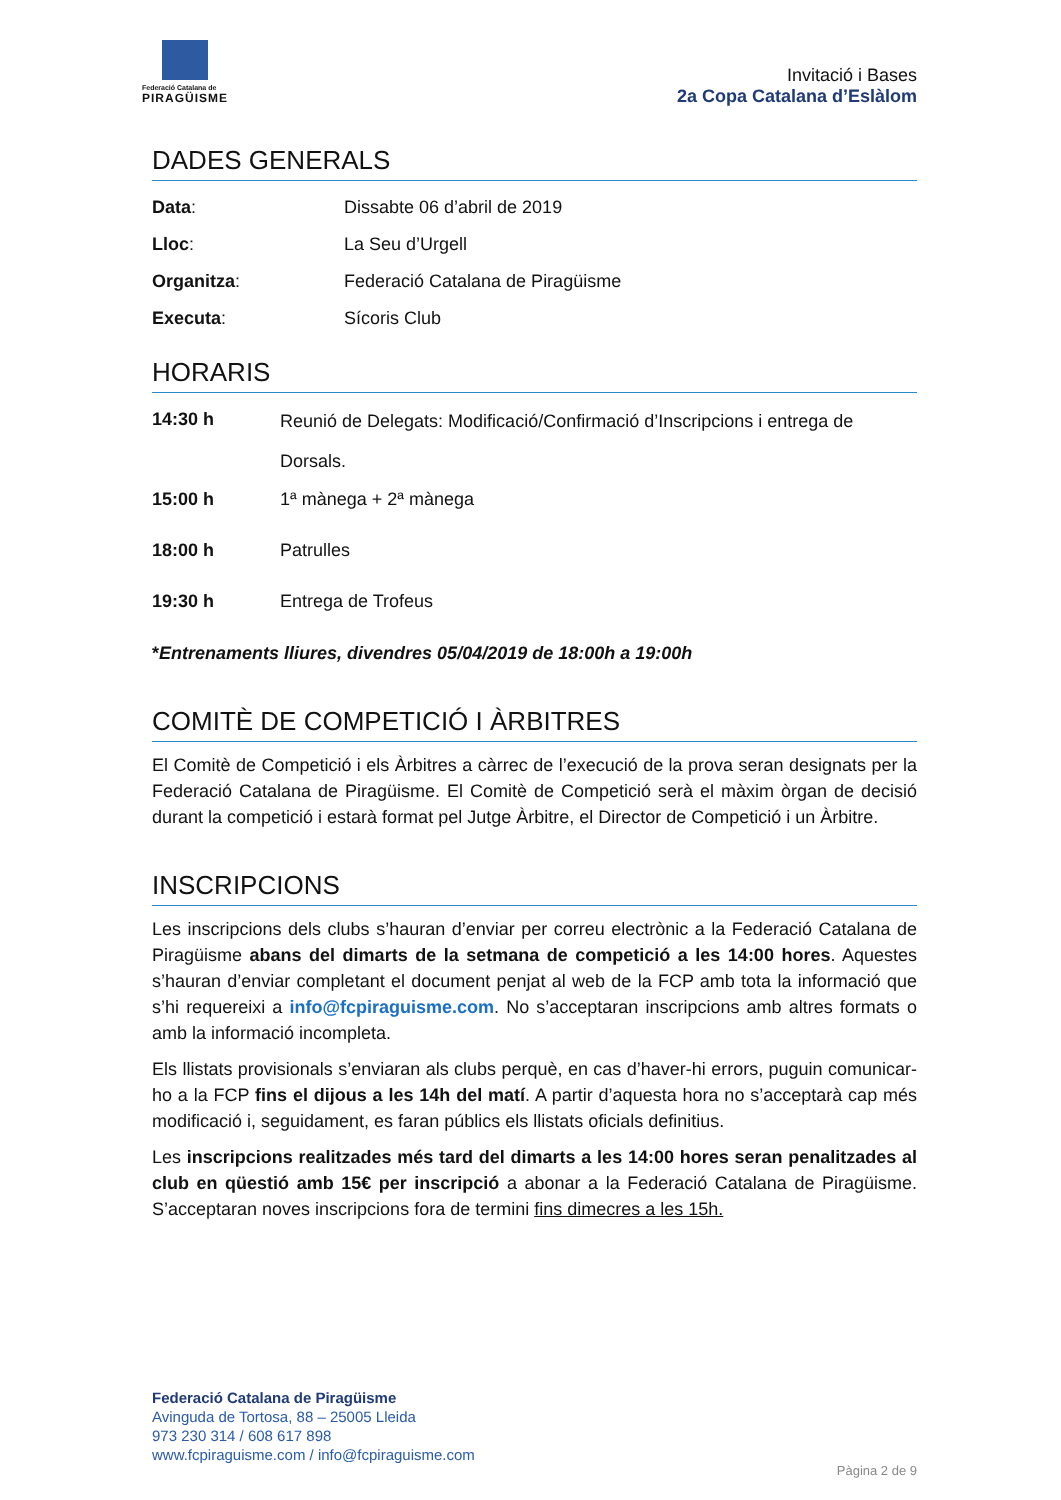Federació Catalana de
PIRAGÜISME
Invitació i Bases
2a Copa Catalana d’Eslàlom
DADES GENERALS
| Data : | Dissabte 06 d’abril de 2019 |
| Lloc : | La Seu d’Urgell |
| Organitza : | Federació Catalana de Piragüisme |
| Executa : | Sícoris Club |
HORARIS
| 14:30 h | Reunió de Delegats: Modificació/Confirmació d’Inscripcions i entrega de Dorsals. |
| 15:00 h | 1ª mànega + 2ª mànega |
| 18:00 h | Patrulles |
| 19:30 h | Entrega de Trofeus |
*Entrenaments lliures, divendres 05/04/2019 de 18:00h a 19:00h
COMITÈ DE COMPETICIÓ I ÀRBITRES
El Comitè de Competició i els Àrbitres a càrrec de l’execució de la prova seran designats per la Federació Catalana de Piragüisme. El Comitè de Competició serà el màxim òrgan de decisió durant la competició i estarà format pel Jutge Àrbitre, el Director de Competició i un Àrbitre.
INSCRIPCIONS
Les inscripcions dels clubs s’hauran d’enviar per correu electrònic a la Federació Catalana de Piragüisme abans del dimarts de la setmana de competició a les 14:00 hores. Aquestes s’hauran d’enviar completant el document penjat al web de la FCP amb tota la informació que s’hi requereixi a info@fcpiraguisme.com. No s’acceptaran inscripcions amb altres formats o amb la informació incompleta.
Els llistats provisionals s’enviaran als clubs perquè, en cas d’haver-hi errors, puguin comunicar-ho a la FCP fins el dijous a les 14h del matí. A partir d’aquesta hora no s’acceptarà cap més modificació i, seguidament, es faran públics els llistats oficials definitius.
Les inscripcions realitzades més tard del dimarts a les 14:00 hores seran penalitzades al club en qüestió amb 15€ per inscripció a abonar a la Federació Catalana de Piragüisme. S’acceptaran noves inscripcions fora de termini fins dimecres a les 15h.
Federació Catalana de Piragüisme
Avinguda de Tortosa, 88 – 25005 Lleida
973 230 314 / 608 617 898
www.fcpiraguisme.com / info@fcpiraguisme.com
Pàgina 2 de 9